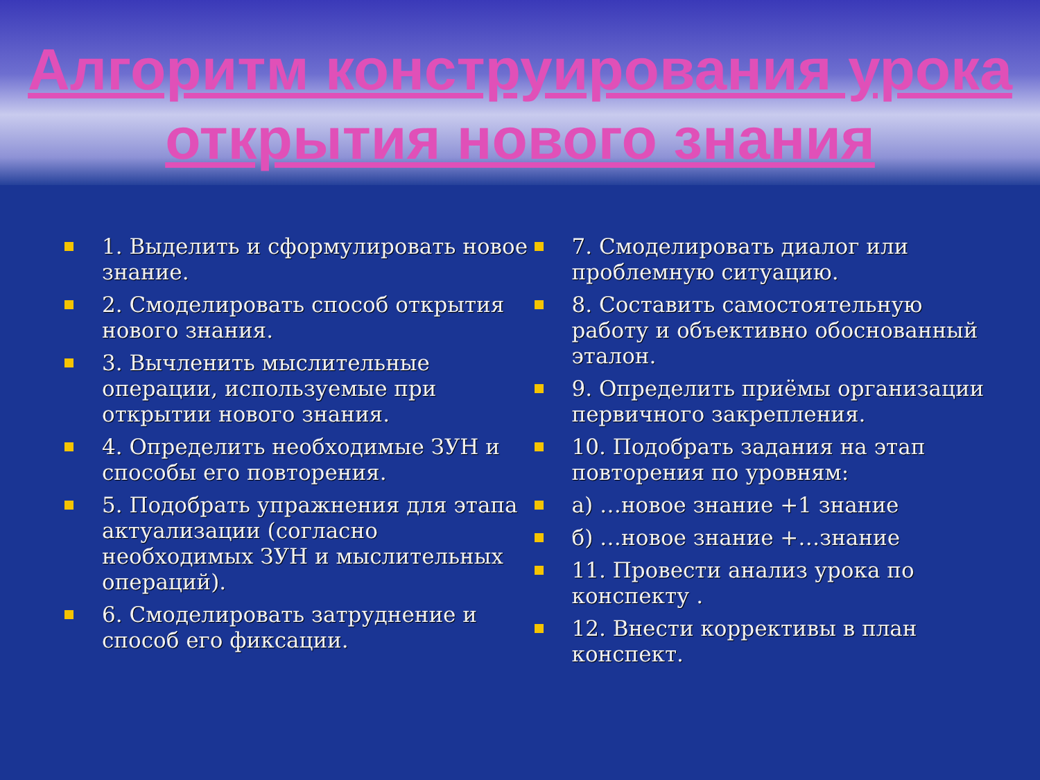Алгоритм конструирования урока открытия нового знания
1. Выделить и сформулировать новое знание.
2. Смоделировать способ открытия нового знания.
3. Вычленить мыслительные операции, используемые при открытии нового знания.
4. Определить необходимые ЗУН и способы его повторения.
5. Подобрать упражнения для этапа актуализации (согласно необходимых ЗУН и мыслительных операций).
6. Смоделировать затруднение и способ его фиксации.
7. Смоделировать диалог или проблемную ситуацию.
8. Составить самостоятельную работу и объективно обоснованный эталон.
9. Определить приёмы организации первичного закрепления.
10. Подобрать задания на этап повторения по уровням:
а) …новое знание +1 знание
б) …новое знание +…знание
11. Провести анализ урока по конспекту .
12. Внести коррективы в план конспект.